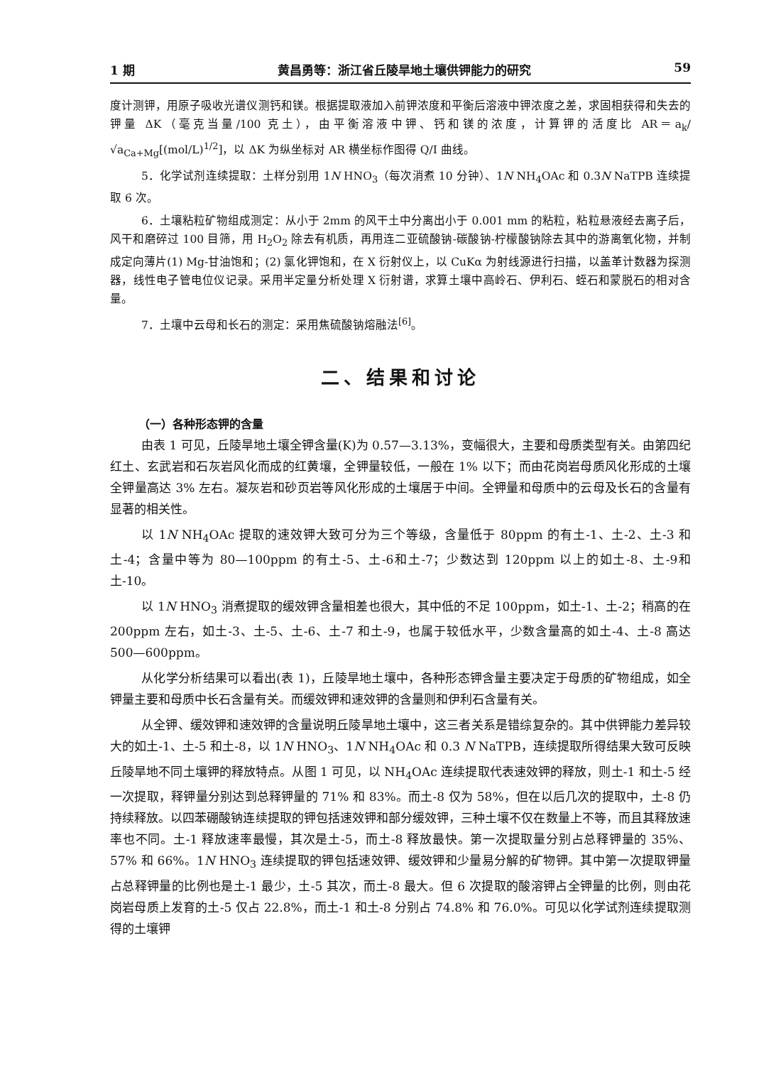1 期 黄昌勇等：浙江省丘陵旱地土壤供钾能力的研究 59
度计测钾，用原子吸收光谱仪测钙和镁。根据提取液加入前钾浓度和平衡后溶液中钾浓度之差，求固相获得和失去的钾量 ΔK（毫克当量/100 克土），由平衡溶液中钾、钙和镁的浓度，计算钾的活度比 AR＝a<sub>k</sub>/ √a<sub>Ca+Mg</sub>[(mol/L)<sup>1/2</sup>]，以 ΔK 为纵坐标对 AR 横坐标作图得 Q/I 曲线。
5．化学试剂连续提取：土样分别用 1N HNO<sub>3</sub>（每次消煮 10 分钟）、1N NH<sub>4</sub>OAc 和 0.3N NaTPB 连续提取 6 次。
6．土壤粘粒矿物组成测定：从小于 2mm 的风干土中分离出小于 0.001 mm 的粘粒，粘粒悬液经去离子后，风干和磨碎过 100 目筛，用 H<sub>2</sub>O<sub>2</sub> 除去有机质，再用连二亚硫酸钠-碳酸钠-柠檬酸钠除去其中的游离氧化物，并制成定向薄片(1) Mg-甘油饱和；(2) 氯化钾饱和，在 X 衍射仪上，以 CuKα 为射线源进行扫描，以盖革计数器为探测器，线性电子管电位仪记录。采用半定量分析处理 X 衍射谱，求算土壤中高岭石、伊利石、蛭石和蒙脱石的相对含量。
7．土壤中云母和长石的测定：采用焦硫酸钠熔融法<sup>[6]</sup>。
二、结果和讨论
（一）各种形态钾的含量
由表 1 可见，丘陵旱地土壤全钾含量(K)为 0.57—3.13%，变幅很大，主要和母质类型有关。由第四纪红土、玄武岩和石灰岩风化而成的红黄壤，全钾量较低，一般在 1% 以下；而由花岗岩母质风化形成的土壤全钾量高达 3% 左右。凝灰岩和砂页岩等风化形成的土壤居于中间。全钾量和母质中的云母及长石的含量有显著的相关性。
以 1N NH<sub>4</sub>OAc 提取的速效钾大致可分为三个等级，含量低于 80ppm 的有土-1、土-2、土-3 和土-4；含量中等为 80—100ppm 的有土-5、土-6和土-7；少数达到 120ppm 以上的如土-8、土-9和土-10。
以 1N HNO<sub>3</sub> 消煮提取的缓效钾含量相差也很大，其中低的不足 100ppm，如土-1、土-2；稍高的在 200ppm 左右，如土-3、土-5、土-6、土-7 和土-9，也属于较低水平，少数含量高的如土-4、土-8 高达 500—600ppm。
从化学分析结果可以看出(表 1)，丘陵旱地土壤中，各种形态钾含量主要决定于母质的矿物组成，如全钾量主要和母质中长石含量有关。而缓效钾和速效钾的含量则和伊利石含量有关。
从全钾、缓效钾和速效钾的含量说明丘陵旱地土壤中，这三者关系是错综复杂的。其中供钾能力差异较大的如土-1、土-5 和土-8，以 1N HNO<sub>3</sub>、1N NH<sub>4</sub>OAc 和 0.3 N NaTPB，连续提取所得结果大致可反映丘陵旱地不同土壤钾的释放特点。从图 1 可见，以 NH<sub>4</sub>OAc 连续提取代表速效钾的释放，则土-1 和土-5 经一次提取，释钾量分别达到总释钾量的 71% 和 83%。而土-8 仅为 58%，但在以后几次的提取中，土-8 仍持续释放。以四苯硼酸钠连续提取的钾包括速效钾和部分缓效钾，三种土壤不仅在数量上不等，而且其释放速率也不同。土-1 释放速率最慢，其次是土-5，而土-8 释放最快。第一次提取量分别占总释钾量的 35%、57% 和 66%。1N HNO<sub>3</sub> 连续提取的钾包括速效钾、缓效钾和少量易分解的矿物钾。其中第一次提取钾量占总释钾量的比例也是土-1 最少，土-5 其次，而土-8 最大。但 6 次提取的酸溶钾占全钾量的比例，则由花岗岩母质上发育的土-5 仅占 22.8%，而土-1 和土-8 分别占 74.8% 和 76.0%。可见以化学试剂连续提取测得的土壤钾